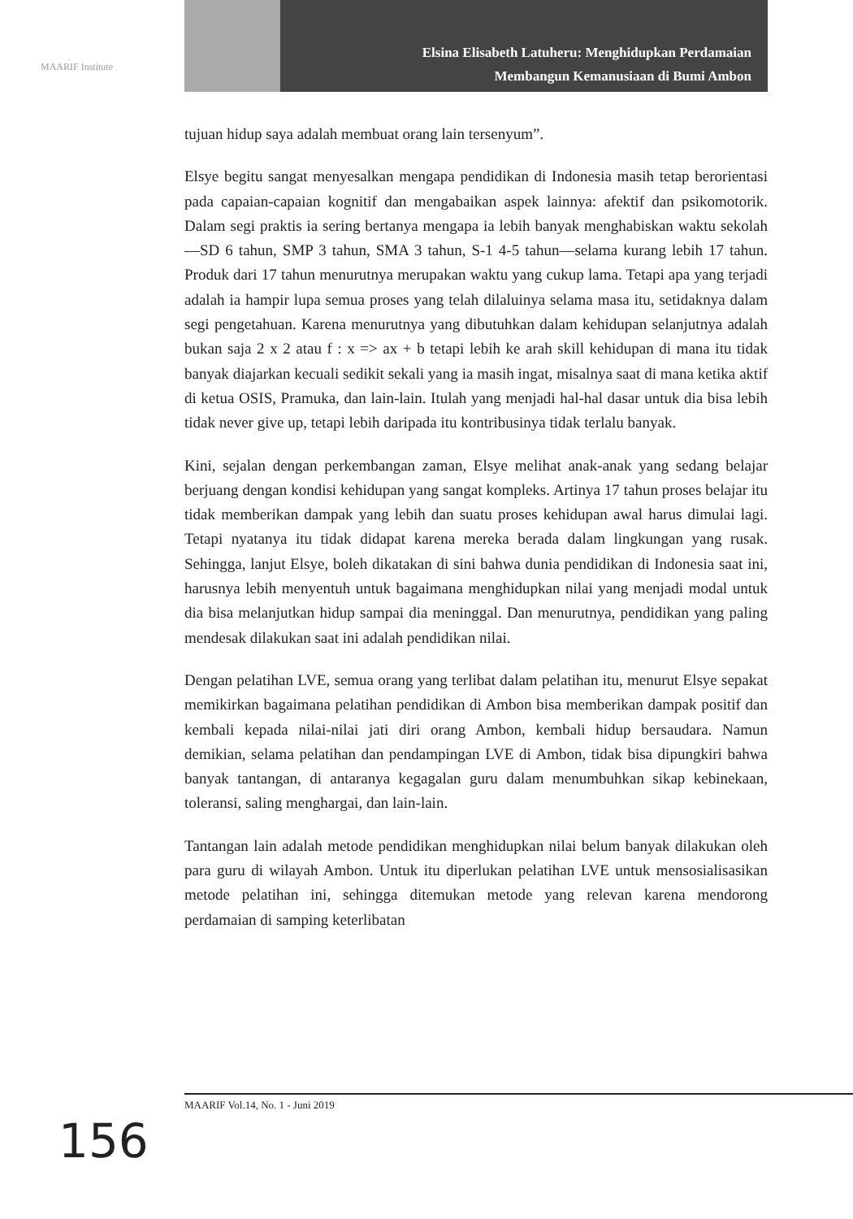MAARIF Institute
Elsina Elisabeth Latuheru: Menghidupkan Perdamaian
Membangun Kemanusiaan di Bumi Ambon
tujuan hidup saya adalah membuat orang lain tersenyum”.
Elsye begitu sangat menyesalkan mengapa pendidikan di Indonesia masih tetap berorientasi pada capaian-capaian kognitif dan mengabaikan aspek lainnya: afektif dan psikomotorik. Dalam segi praktis ia sering bertanya mengapa ia lebih banyak menghabiskan waktu sekolah—SD 6 tahun, SMP 3 tahun, SMA 3 tahun, S-1 4-5 tahun—selama kurang lebih 17 tahun. Produk dari 17 tahun menurutnya merupakan waktu yang cukup lama. Tetapi apa yang terjadi adalah ia hampir lupa semua proses yang telah dilaluinya selama masa itu, setidaknya dalam segi pengetahuan. Karena menurutnya yang dibutuhkan dalam kehidupan selanjutnya adalah bukan saja 2 x 2 atau f : x => ax + b tetapi lebih ke arah skill kehidupan di mana itu tidak banyak diajarkan kecuali sedikit sekali yang ia masih ingat, misalnya saat di mana ketika aktif di ketua OSIS, Pramuka, dan lain-lain. Itulah yang menjadi hal-hal dasar untuk dia bisa lebih tidak never give up, tetapi lebih daripada itu kontribusinya tidak terlalu banyak.
Kini, sejalan dengan perkembangan zaman, Elsye melihat anak-anak yang sedang belajar berjuang dengan kondisi kehidupan yang sangat kompleks. Artinya 17 tahun proses belajar itu tidak memberikan dampak yang lebih dan suatu proses kehidupan awal harus dimulai lagi. Tetapi nyatanya itu tidak didapat karena mereka berada dalam lingkungan yang rusak. Sehingga, lanjut Elsye, boleh dikatakan di sini bahwa dunia pendidikan di Indonesia saat ini, harusnya lebih menyentuh untuk bagaimana menghidupkan nilai yang menjadi modal untuk dia bisa melanjutkan hidup sampai dia meninggal. Dan menurutnya, pendidikan yang paling mendesak dilakukan saat ini adalah pendidikan nilai.
Dengan pelatihan LVE, semua orang yang terlibat dalam pelatihan itu, menurut Elsye sepakat memikirkan bagaimana pelatihan pendidikan di Ambon bisa memberikan dampak positif dan kembali kepada nilai-nilai jati diri orang Ambon, kembali hidup bersaudara. Namun demikian, selama pelatihan dan pendampingan LVE di Ambon, tidak bisa dipungkiri bahwa banyak tantangan, di antaranya kegagalan guru dalam menumbuhkan sikap kebinekaan, toleransi, saling menghargai, dan lain-lain.
Tantangan lain adalah metode pendidikan menghidupkan nilai belum banyak dilakukan oleh para guru di wilayah Ambon. Untuk itu diperlukan pelatihan LVE untuk mensosialisasikan metode pelatihan ini, sehingga ditemukan metode yang relevan karena mendorong perdamaian di samping keterlibatan
MAARIF Vol.14, No. 1 - Juni 2019
156